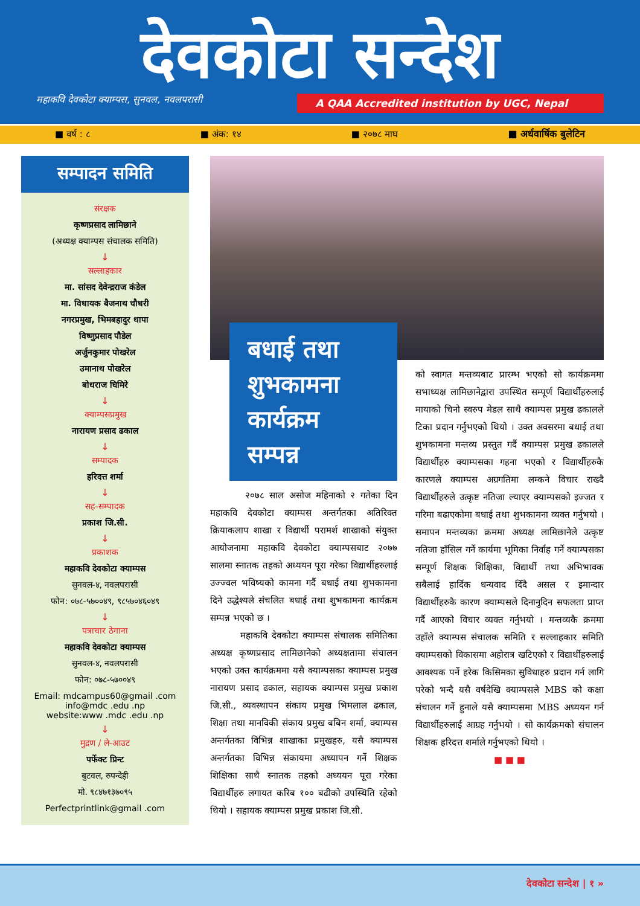देवकोटा सन्देश
महाकवि देवकोटा क्याम्पस, सुनवल, नवलपरासी A QAA Accredited institution by UGC, Nepal
■ वर्ष : ८ ■ अंक: १४ ■ २०७८ माघ ■ अर्धवार्षिक बुलेटिन
सम्पादन समिति
संरक्षक
कृष्णप्रसाद लामिछाने
(अध्यक्ष क्याम्पस संचालक समिति)
↓
सल्लाहकार
मा. सांसद देवेन्द्रराज कंडेल
मा. विधायक बैजनाथ चौधरी
नगरप्रमुख, भिमबहादुर थापा
विष्णुप्रसाद पौडेल
अर्जुनकुमार पोखरेल
उमानाथ पोखरेल
बोधराज घिमिरे
↓
क्याम्पसप्रमुख
नारायण प्रसाद ढकाल
↓
सम्पादक
हरिदत्त शर्मा
↓
सह-सम्पादक
प्रकाश जि.सी.
↓
प्रकाशक
महाकवि देवकोटा क्याम्पस
सुनवल-४, नवलपरासी
फोन: ०७८-५७००४९, ९८५७०४६०४९
↓
पत्राचार ठेगाना
महाकवि देवकोटा क्याम्पस
सुनवल-४, नवलपरासी
फोन: ०७८-५७००४९
Email: mdcampus60@gmail .com
info@mdc .edu .np
website:www .mdc .edu .np
↓
मुद्रण / ले-आउट
पर्फेक्ट प्रिन्ट
बुटवल, रुपन्देही
मो. ९८४७१३७०९५
Perfectprintlink@gmail .com
बधाई तथा शुभकामना कार्यक्रम सम्पन्न
२०७८ साल असोज महिनाको २ गतेका दिन महाकवि देवकोटा क्याम्पस अन्तर्गतका अतिरिक्त क्रियाकलाप शाखा र विद्यार्थी परामर्श शाखाको संयुक्त आयोजनामा महाकवि देवकोटा क्याम्पसबाट २०७७ सालमा स्नातक तहको अध्ययन पूरा गरेका विद्यार्थीहरुलाई उज्ज्वल भविष्यको कामना गर्दै बधाई तथा शुभकामना दिने उद्धेश्यले संचलित बधाई तथा शुभकामना कार्यक्रम सम्पन्न भएको छ ।
महाकवि देवकोटा क्याम्पस संचालक समितिका अध्यक्ष कृष्णप्रसाद लामिछानेको अध्यक्षतामा संचालन भएको उक्त कार्यक्रममा यसै क्याम्पसका क्याम्पस प्रमुख नारायण प्रसाद ढकाल, सहायक क्याम्पस प्रमुख प्रकाश जि.सी., व्यवस्थापन संकाय प्रमुख भिमलाल ढकाल, शिक्षा तथा मानविकी संकाय प्रमुख बबिन शर्मा, क्याम्पस अन्तर्गतका विभिन्न शाखाका प्रमुखहरु, यसै क्याम्पस अन्तर्गतका विभिन्न संकायमा अध्यापन गर्ने शिक्षक शिक्षिका साथै स्नातक तहको अध्ययन पूरा गरेका विद्यार्थीहरु लगायत करिब १०० बढीको उपस्थिति रहेको थियो । सहायक क्याम्पस प्रमुख प्रकाश जि.सी.
को स्वागत मन्तव्यबाट प्रारम्भ भएको सो कार्यक्रममा सभाध्यक्ष लामिछानेद्वारा उपस्थित सम्पूर्ण विद्यार्थीहरुलाई मायाको चिनो स्वरुप मेडल साथै क्याम्पस प्रमुख ढकालले टिका प्रदान गर्नुभएको थियो । उक्त अवसरमा बधाई तथा शुभकामना मन्तव्य प्रस्तुत गर्दै क्याम्पस प्रमुख ढकालले विद्यार्थीहरु क्याम्पसका गहना भएको र विद्यार्थीहरुकै कारणले क्याम्पस अग्रगतिमा लम्कने विचार राख्दै विद्यार्थीहरुले उत्कृष्ट नतिजा ल्याएर क्याम्पसको इज्जत र गरिमा बढाएकोमा बधाई तथा शुभकामना व्यक्त गर्नुभयो । समापन मन्तव्यका क्रममा अध्यक्ष लामिछानेले उत्कृष्ट नतिजा हाँसिल गर्ने कार्यमा भूमिका निर्वाह गर्ने क्याम्पसका सम्पूर्ण शिक्षक शिक्षिका, विद्यार्थी तथा अभिभावक सबैलाई हार्दिक धन्यवाद दिँदै असल र इमान्दार विद्यार्थीहरुकै कारण क्याम्पसले दिनानुदिन सफलता प्राप्त गर्दै आएको विचार व्यक्त गर्नुभयो । मन्तव्यकै क्रममा उहाँले क्याम्पस संचालक समिति र सल्लाहकार समिति क्याम्पसको विकासमा अहोरात्र खटिएको र विद्यार्थीहरुलाई आवश्यक पर्ने हरेक किसिमका सुविधाहरु प्रदान गर्न लागि परेको भन्दै यसै वर्षदेखि क्याम्पसले MBS को कक्षा संचालन गर्ने हुनाले यसै क्याम्पसमा MBS अध्ययन गर्न विद्यार्थीहरुलाई आग्रह गर्नुभयो । सो कार्यक्रमको संचालन शिक्षक हरिदत्त शर्माले गर्नुभएको थियो ।
■ ■ ■
देवकोटा सन्देश | १ »